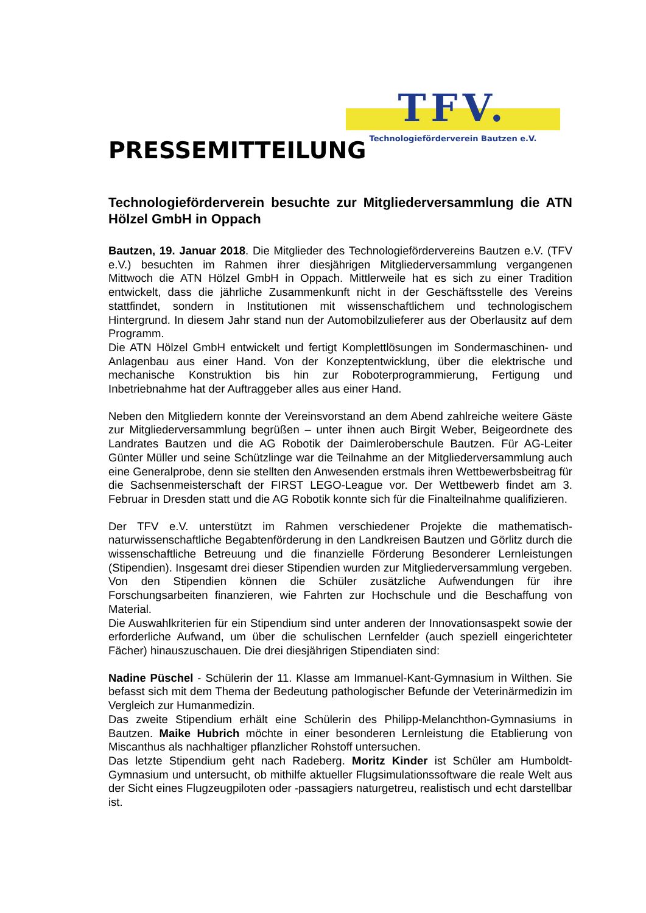TFV.
Technologieförderverein Bautzen e.V.
PRESSEMITTEILUNG
Technologieförderverein besuchte zur Mitgliederversammlung die ATN Hölzel GmbH in Oppach
Bautzen, 19. Januar 2018. Die Mitglieder des Technologiefördervereins Bautzen e.V. (TFV e.V.) besuchten im Rahmen ihrer diesjährigen Mitgliederversammlung vergangenen Mittwoch die ATN Hölzel GmbH in Oppach. Mittlerweile hat es sich zu einer Tradition entwickelt, dass die jährliche Zusammenkunft nicht in der Geschäftsstelle des Vereins stattfindet, sondern in Institutionen mit wissenschaftlichem und technologischem Hintergrund. In diesem Jahr stand nun der Automobilzulieferer aus der Oberlausitz auf dem Programm.
Die ATN Hölzel GmbH entwickelt und fertigt Komplettlösungen im Sondermaschinen- und Anlagenbau aus einer Hand. Von der Konzeptentwicklung, über die elektrische und mechanische Konstruktion bis hin zur Roboterprogrammierung, Fertigung und Inbetriebnahme hat der Auftraggeber alles aus einer Hand.
Neben den Mitgliedern konnte der Vereinsvorstand an dem Abend zahlreiche weitere Gäste zur Mitgliederversammlung begrüßen – unter ihnen auch Birgit Weber, Beigeordnete des Landrates Bautzen und die AG Robotik der Daimleroberschule Bautzen. Für AG-Leiter Günter Müller und seine Schützlinge war die Teilnahme an der Mitgliederversammlung auch eine Generalprobe, denn sie stellten den Anwesenden erstmals ihren Wettbewerbsbeitrag für die Sachsenmeisterschaft der FIRST LEGO-League vor. Der Wettbewerb findet am 3. Februar in Dresden statt und die AG Robotik konnte sich für die Finalteilnahme qualifizieren.
Der TFV e.V. unterstützt im Rahmen verschiedener Projekte die mathematisch-naturwissenschaftliche Begabtenförderung in den Landkreisen Bautzen und Görlitz durch die wissenschaftliche Betreuung und die finanzielle Förderung Besonderer Lernleistungen (Stipendien). Insgesamt drei dieser Stipendien wurden zur Mitgliederversammlung vergeben. Von den Stipendien können die Schüler zusätzliche Aufwendungen für ihre Forschungsarbeiten finanzieren, wie Fahrten zur Hochschule und die Beschaffung von Material.
Die Auswahlkriterien für ein Stipendium sind unter anderen der Innovationsaspekt sowie der erforderliche Aufwand, um über die schulischen Lernfelder (auch speziell eingerichteter Fächer) hinauszuschauen. Die drei diesjährigen Stipendiaten sind:
Nadine Püschel - Schülerin der 11. Klasse am Immanuel-Kant-Gymnasium in Wilthen. Sie befasst sich mit dem Thema der Bedeutung pathologischer Befunde der Veterinärmedizin im Vergleich zur Humanmedizin.
Das zweite Stipendium erhält eine Schülerin des Philipp-Melanchthon-Gymnasiums in Bautzen. Maike Hubrich möchte in einer besonderen Lernleistung die Etablierung von Miscanthus als nachhaltiger pflanzlicher Rohstoff untersuchen.
Das letzte Stipendium geht nach Radeberg. Moritz Kinder ist Schüler am Humboldt-Gymnasium und untersucht, ob mithilfe aktueller Flugsimulationssoftware die reale Welt aus der Sicht eines Flugzeugpiloten oder -passagiers naturgetreu, realistisch und echt darstellbar ist.